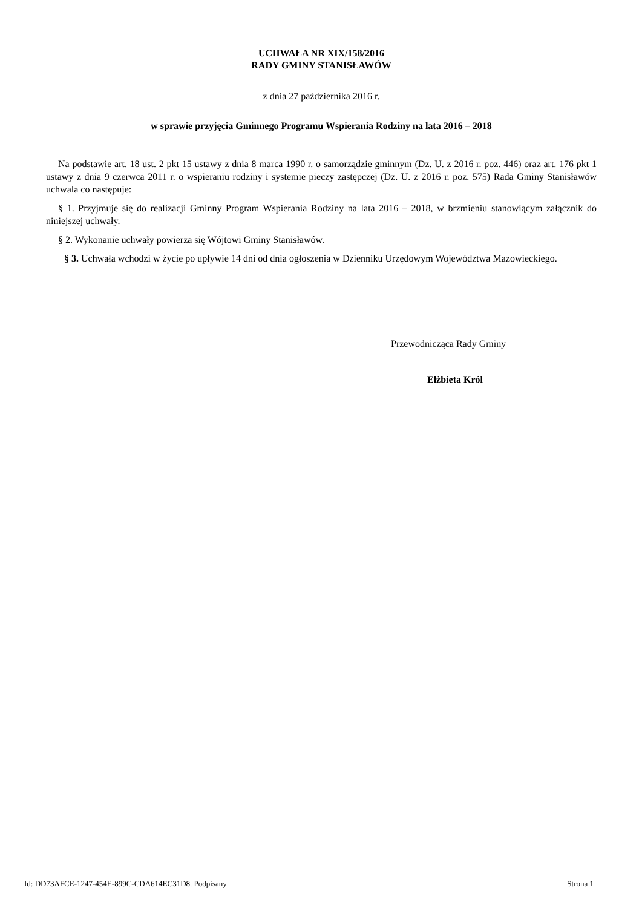UCHWAŁA NR XIX/158/2016
RADY GMINY STANISŁAWÓW
z dnia 27 października 2016 r.
w sprawie przyjęcia Gminnego Programu Wspierania Rodziny na lata 2016 – 2018
Na podstawie art. 18 ust. 2 pkt 15 ustawy z dnia 8 marca 1990 r. o samorządzie gminnym (Dz. U. z 2016 r. poz. 446) oraz art. 176 pkt 1 ustawy z dnia 9 czerwca 2011 r. o wspieraniu rodziny i systemie pieczy zastępczej (Dz. U. z 2016 r. poz. 575) Rada Gminy Stanisławów uchwala co następuje:
§ 1. Przyjmuje się do realizacji Gminny Program Wspierania Rodziny na lata 2016 – 2018, w brzmieniu stanowiącym załącznik do niniejszej uchwały.
§ 2. Wykonanie uchwały powierza się Wójtowi Gminy Stanisławów.
§ 3. Uchwała wchodzi w życie po upływie 14 dni od dnia ogłoszenia w Dzienniku Urzędowym Województwa Mazowieckiego.
Przewodnicząca Rady Gminy
Elżbieta Król
Id: DD73AFCE-1247-454E-899C-CDA614EC31D8. Podpisany Strona 1